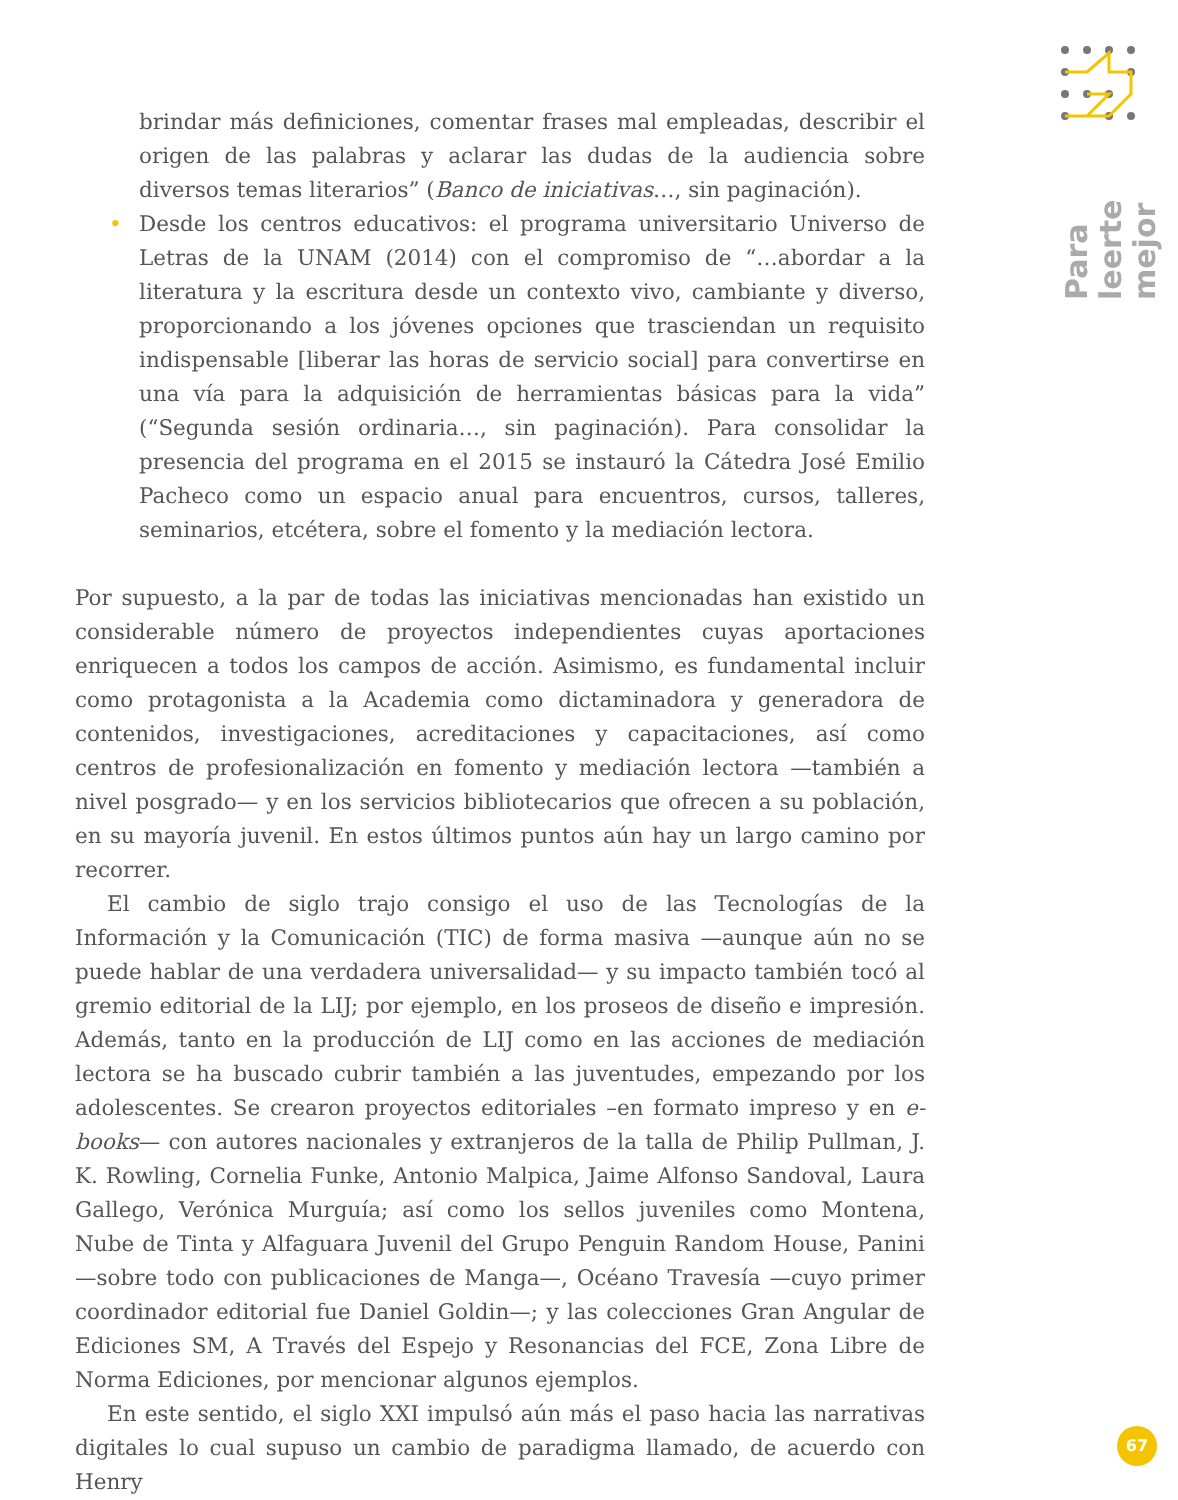Para leerte mejor
brindar más definiciones, comentar frases mal empleadas, describir el origen de las palabras y aclarar las dudas de la audiencia sobre diversos temas literarios” (Banco de iniciativas…, sin paginación).
• Desde los centros educativos: el programa universitario Universo de Letras de la UNAM (2014) con el compromiso de “…abordar a la literatura y la escritura desde un contexto vivo, cambiante y diverso, proporcionando a los jóvenes opciones que trasciendan un requisito indispensable [liberar las horas de servicio social] para convertirse en una vía para la adquisición de herramientas básicas para la vida” (“Segunda sesión ordinaria…, sin paginación). Para consolidar la presencia del programa en el 2015 se instauró la Cátedra José Emilio Pacheco como un espacio anual para encuentros, cursos, talleres, seminarios, etcétera, sobre el fomento y la mediación lectora.
Por supuesto, a la par de todas las iniciativas mencionadas han existido un considerable número de proyectos independientes cuyas aportaciones enriquecen a todos los campos de acción. Asimismo, es fundamental incluir como protagonista a la Academia como dictaminadora y generadora de contenidos, investigaciones, acreditaciones y capacitaciones, así como centros de profesionalización en fomento y mediación lectora —también a nivel posgrado— y en los servicios bibliotecarios que ofrecen a su población, en su mayoría juvenil. En estos últimos puntos aún hay un largo camino por recorrer.
El cambio de siglo trajo consigo el uso de las Tecnologías de la Información y la Comunicación (TIC) de forma masiva —aunque aún no se puede hablar de una verdadera universalidad— y su impacto también tocó al gremio editorial de la LIJ; por ejemplo, en los proseos de diseño e impresión. Además, tanto en la producción de LIJ como en las acciones de mediación lectora se ha buscado cubrir también a las juventudes, empezando por los adolescentes. Se crearon proyectos editoriales –en formato impreso y en e-books— con autores nacionales y extranjeros de la talla de Philip Pullman, J. K. Rowling, Cornelia Funke, Antonio Malpica, Jaime Alfonso Sandoval, Laura Gallego, Verónica Murguía; así como los sellos juveniles como Montena, Nube de Tinta y Alfaguara Juvenil del Grupo Penguin Random House, Panini —sobre todo con publicaciones de Manga—, Océano Travesía —cuyo primer coordinador editorial fue Daniel Goldin—; y las colecciones Gran Angular de Ediciones SM, A Través del Espejo y Resonancias del FCE, Zona Libre de Norma Ediciones, por mencionar algunos ejemplos.
En este sentido, el siglo XXI impulsó aún más el paso hacia las narrativas digitales lo cual supuso un cambio de paradigma llamado, de acuerdo con Henry
67